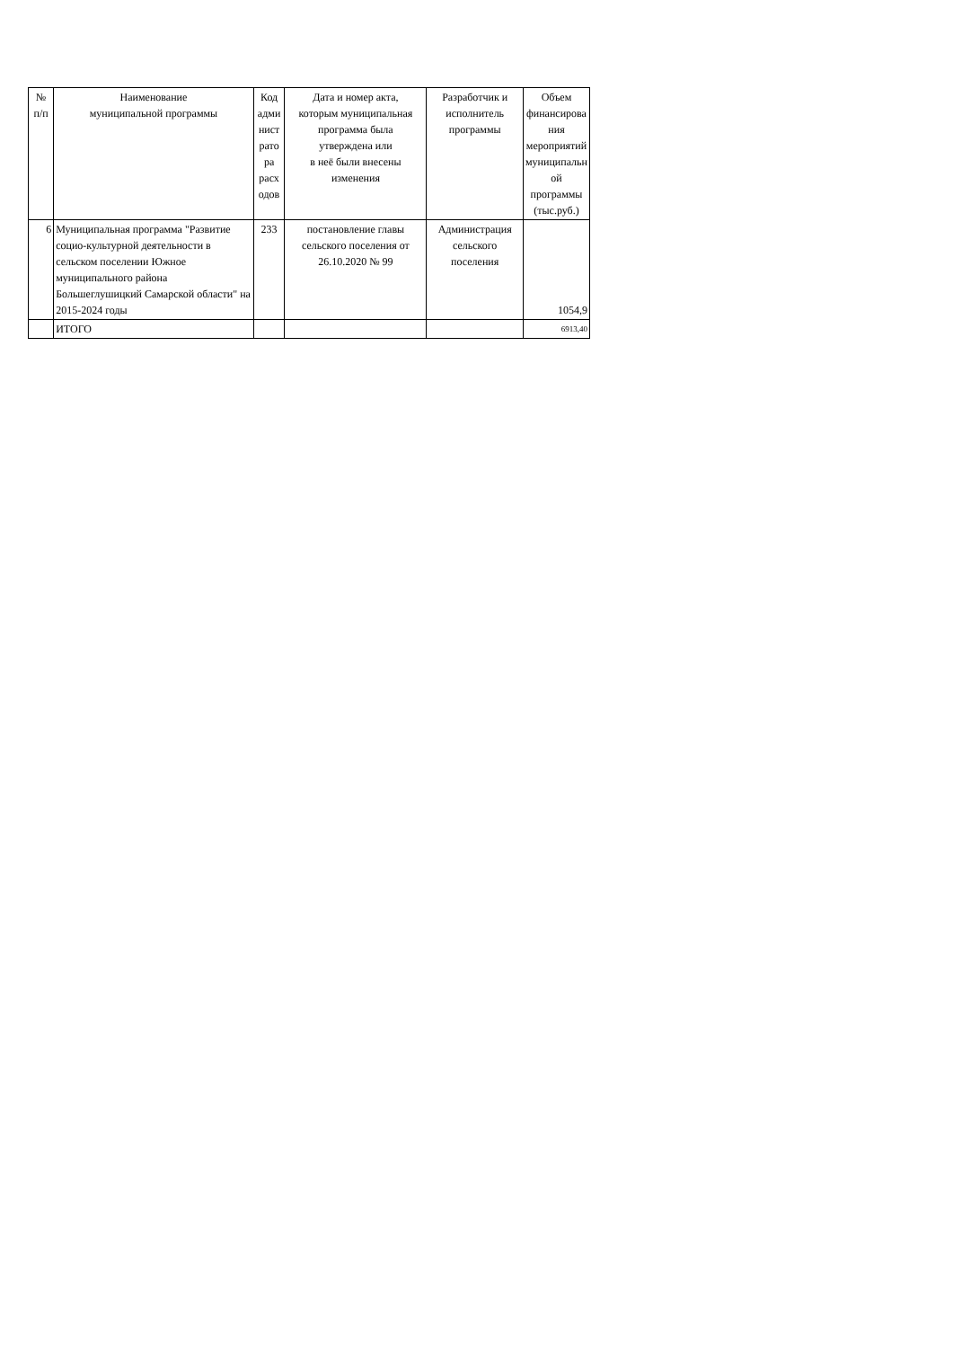| № п/п | Наименование муниципальной программы | Код адми нист рато ра расх одов | Дата и номер акта, которым муниципальная программа была утверждена или в неё были внесены изменения | Разработчик и исполнитель программы | Объем финансирова ния мероприятий муниципальн ой программы (тыс.руб.) |
| --- | --- | --- | --- | --- | --- |
| 6 | Муниципальная программа "Развитие социо-культурной деятельности в сельском поселении Южное муниципального района Большеглушицкий Самарской области" на 2015-2024 годы | 233 | постановление главы сельского поселения от 26.10.2020 № 99 | Администрация сельского поселения | 1054,9 |
| | ИТОГО | | | | 6913,40 |